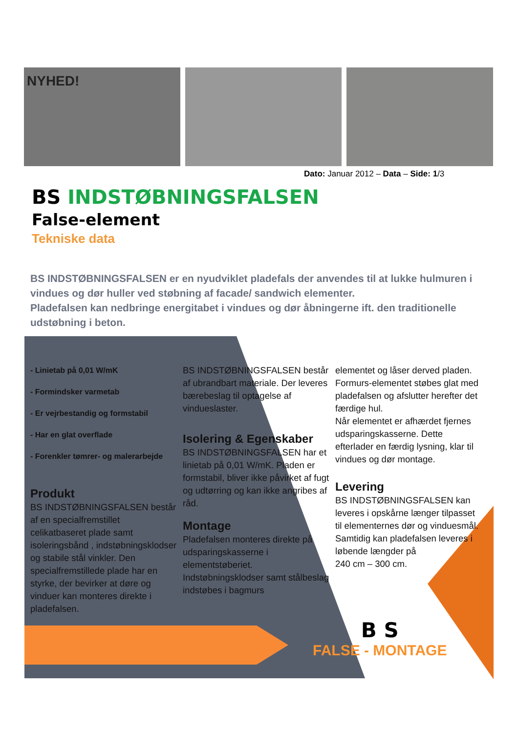NYHED!
Dato: Januar 2012 – Data – Side: 1/3
BS INDSTØBNINGSFALSEN
False-element
Tekniske data
BS INDSTØBNINGSFALSEN er en nyudviklet pladefals der anvendes til at lukke hulmuren i vindues og dør huller ved støbning af facade/ sandwich elementer.
Pladefalsen kan nedbringe energitabet i vindues og dør åbningerne ift. den traditionelle udstøbning i beton.
- Linietab på 0,01 W/mK
- Formindsker varmetab
- Er vejrbestandig og formstabil
- Har en glat overflade
- Forenkler tømrer- og malerarbejde
Produkt
BS INDSTØBNINGSFALSEN består af en specialfremstillet celikatbaseret plade samt isoleringsbånd , indstøbningsklodser og stabile stål vinkler. Den specialfremstillede plade har en styrke, der bevirker at døre og vinduer kan monteres direkte i pladefalsen.
BS INDSTØBNINGSFALSEN består af ubrandbart materiale. Der leveres bærebeslag til optagelse af vindueslaster.
Isolering & Egenskaber
BS INDSTØBNINGSFALSEN har et linietab på 0,01 W/mK. Pladen er formstabil, bliver ikke påvirket af fugt og udtørring og kan ikke angribes af råd.
Montage
Pladefalsen monteres direkte på udsparingskasserne i elementstøberiet. Indstøbningsklodser samt stålbeslag indstøbes i bagmurs
elementet og låser derved pladen. Formurs-elementet støbes glat med pladefalsen og afslutter herefter det færdige hul.
Når elementet er afhærdet fjernes udsparingskasserne. Dette efterlader en færdig lysning, klar til vindues og dør montage.
Levering
BS INDSTØBNINGSFALSEN kan leveres i opskårne længer tilpasset til elementernes dør og vinduesmål. Samtidig kan pladefalsen leveres i løbende længder på
240 cm – 300 cm.
B S
FALSE - MONTAGE